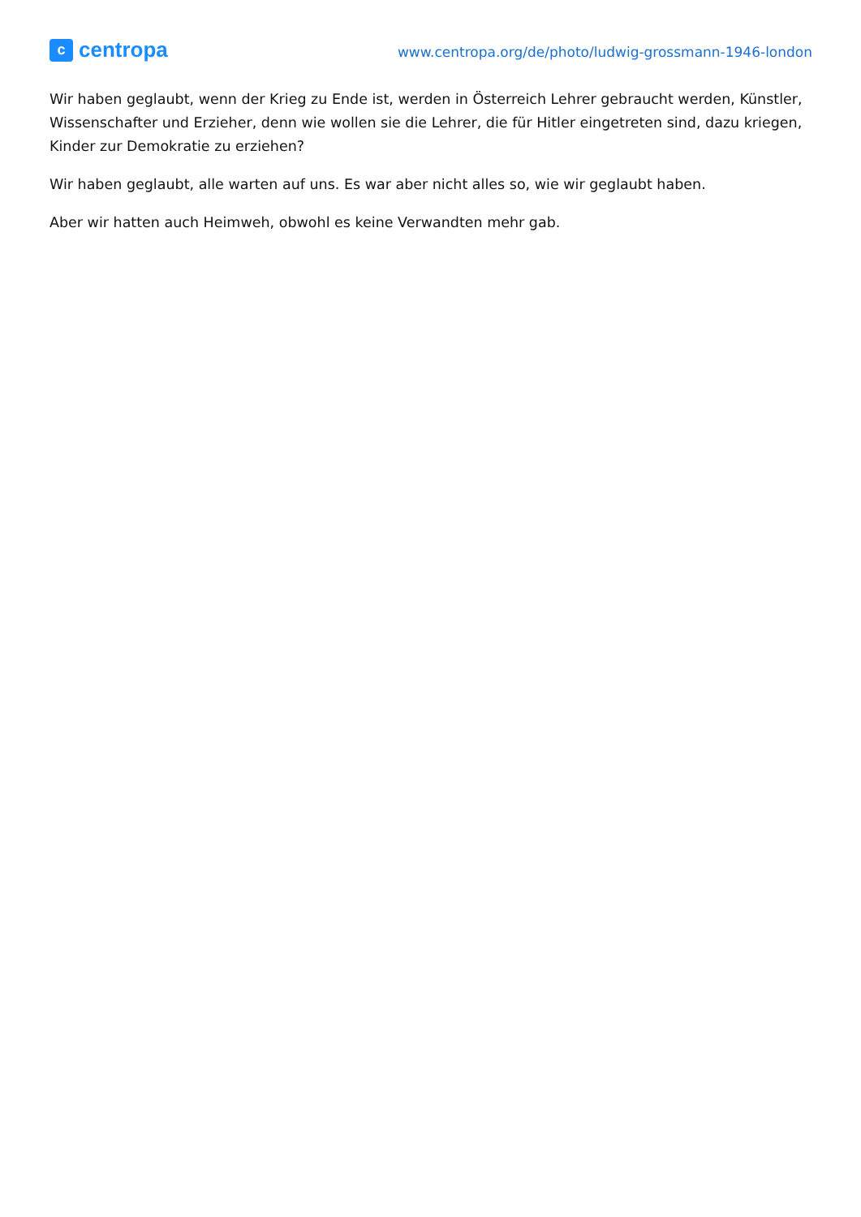ccentropa
www.centropa.org/de/photo/ludwig-grossmann-1946-london
Wir haben geglaubt, wenn der Krieg zu Ende ist, werden in Österreich Lehrer gebraucht werden, Künstler, Wissenschafter und Erzieher, denn wie wollen sie die Lehrer, die für Hitler eingetreten sind, dazu kriegen, Kinder zur Demokratie zu erziehen?
Wir haben geglaubt, alle warten auf uns. Es war aber nicht alles so, wie wir geglaubt haben.
Aber wir hatten auch Heimweh, obwohl es keine Verwandten mehr gab.